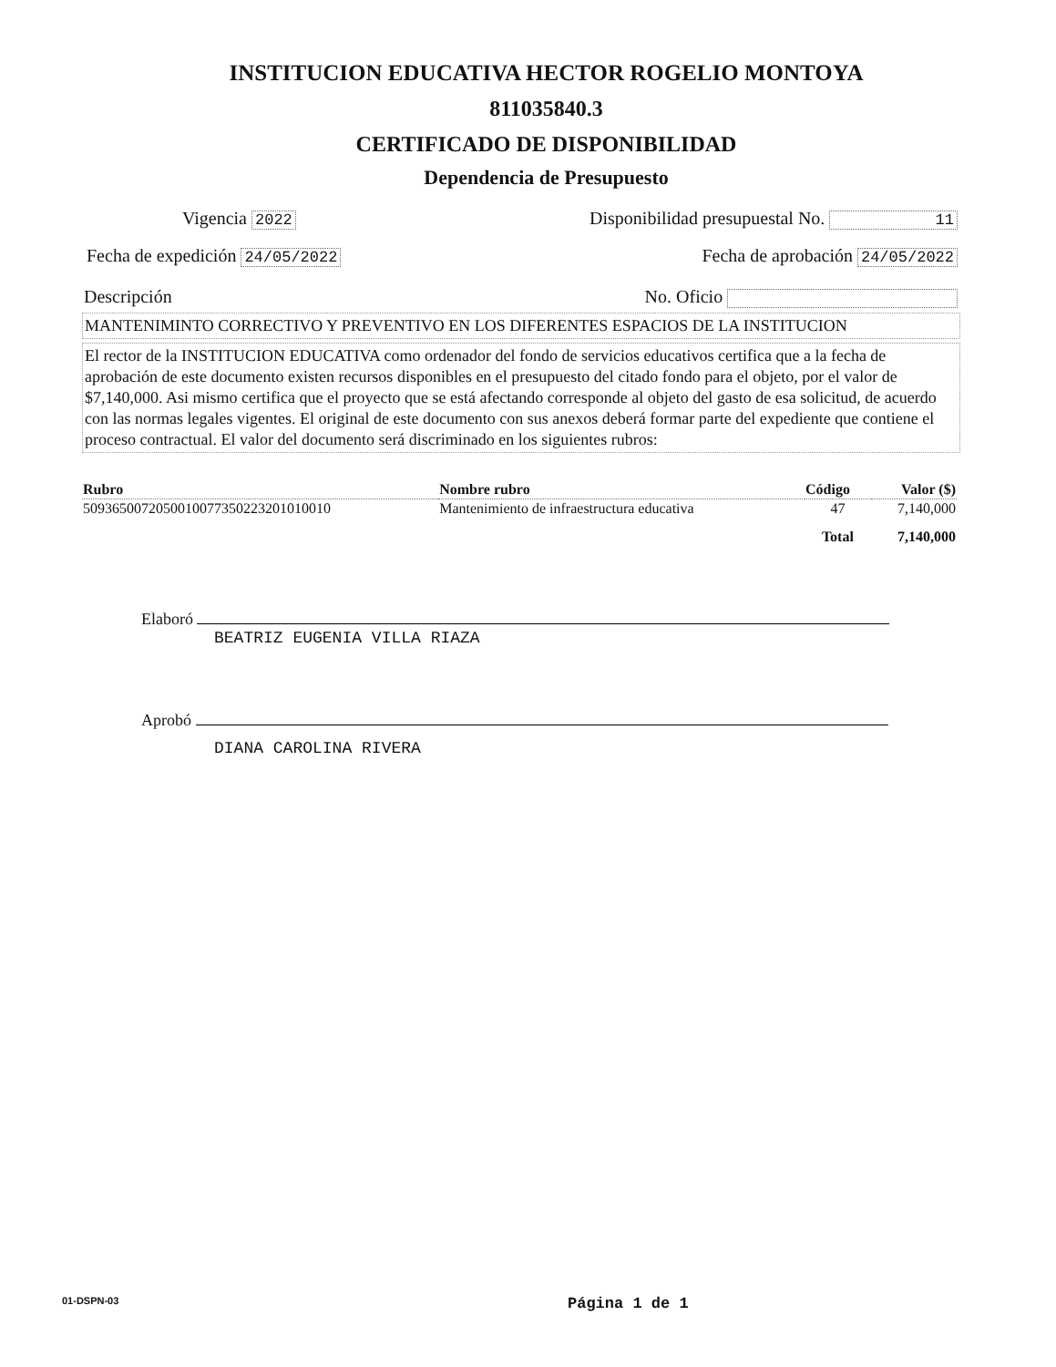INSTITUCION EDUCATIVA HECTOR ROGELIO MONTOYA
811035840.3
CERTIFICADO DE DISPONIBILIDAD
Dependencia de Presupuesto
Vigencia 2022 Disponibilidad presupuestal No. 11
Fecha de expedición 24/05/2022 Fecha de aprobación 24/05/2022
Descripción No. Oficio
MANTENIMINTO CORRECTIVO Y PREVENTIVO EN LOS DIFERENTES ESPACIOS DE LA INSTITUCION
El rector de la INSTITUCION EDUCATIVA como ordenador del fondo de servicios educativos certifica que a la fecha de aprobación de este documento existen recursos disponibles en el presupuesto del citado fondo para el objeto, por el valor de $7,140,000. Asi mismo certifica que el proyecto que se está afectando corresponde al objeto del gasto de esa solicitud, de acuerdo con las normas legales vigentes. El original de este documento con sus anexos deberá formar parte del expediente que contiene el proceso contractual. El valor del documento será discriminado en los siguientes rubros:
| Rubro | Nombre rubro | Código | Valor ($) |
| --- | --- | --- | --- |
| 509365007205001007735022320101001​0 | Mantenimiento de infraestructura educativa | 47 | 7,140,000 |
| | | Total | 7,140,000 |
Elaboró
BEATRIZ EUGENIA VILLA RIAZA
Aprobó
DIANA CAROLINA RIVERA
01-DSPN-03 Página 1 de 1